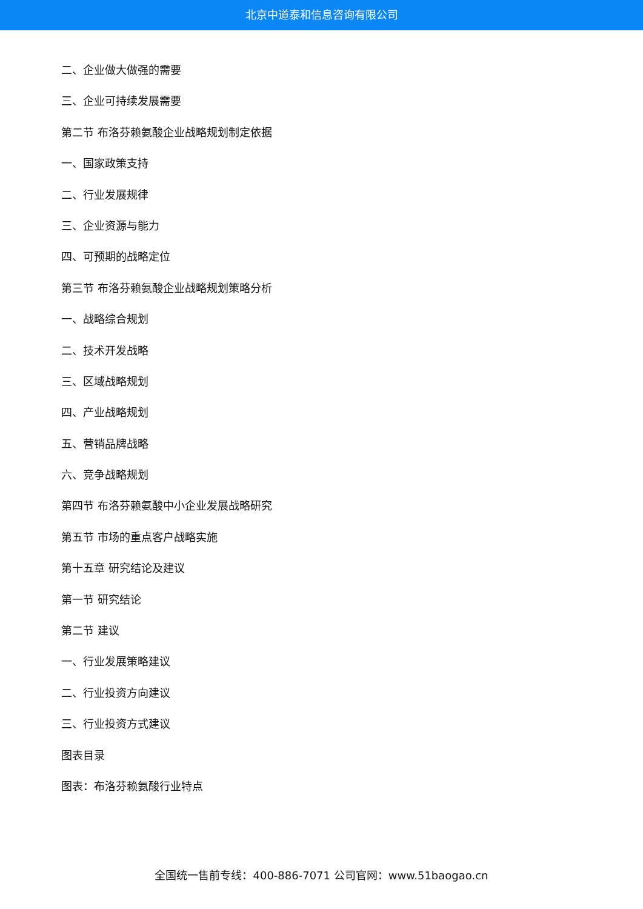北京中道泰和信息咨询有限公司
二、企业做大做强的需要
三、企业可持续发展需要
第二节 布洛芬赖氨酸企业战略规划制定依据
一、国家政策支持
二、行业发展规律
三、企业资源与能力
四、可预期的战略定位
第三节 布洛芬赖氨酸企业战略规划策略分析
一、战略综合规划
二、技术开发战略
三、区域战略规划
四、产业战略规划
五、营销品牌战略
六、竞争战略规划
第四节 布洛芬赖氨酸中小企业发展战略研究
第五节 市场的重点客户战略实施
第十五章 研究结论及建议
第一节 研究结论
第二节 建议
一、行业发展策略建议
二、行业投资方向建议
三、行业投资方式建议
图表目录
图表：布洛芬赖氨酸行业特点
全国统一售前专线：400-886-7071 公司官网：www.51baogao.cn